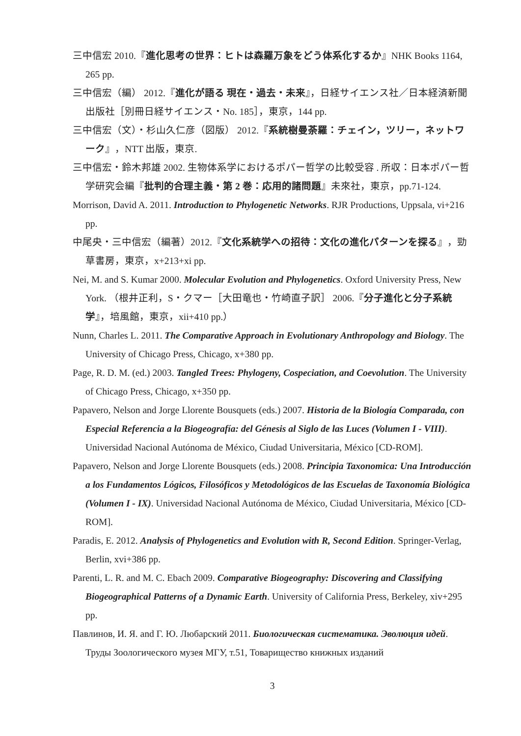三中信宏 2010.『進化思考の世界：ヒトは森羅万象をどう体系化するか』NHK Books 1164, 265 pp.
三中信宏（編） 2012.『進化が語る 現在・過去・未来』，日経サイエンス社／日本経済新聞出版社［別冊日経サイエンス・No. 185］，東京，144 pp.
三中信宏（文）・杉山久仁彦（図版） 2012.『系統樹曼荼羅：チェイン，ツリー，ネットワーク』，NTT 出版，東京.
三中信宏・鈴木邦雄 2002. 生物体系学におけるポパー哲学の比較受容 . 所収：日本ポパー哲学研究会編『批判的合理主義・第 2 巻：応用的諸問題』未來社，東京，pp.71-124.
Morrison, David A. 2011. Introduction to Phylogenetic Networks. RJR Productions, Uppsala, vi+216 pp.
中尾央・三中信宏（編著）2012.『文化系統学への招待：文化の進化パターンを探る』，勁草書房，東京，x+213+xi pp.
Nei, M. and S. Kumar 2000. Molecular Evolution and Phylogenetics. Oxford University Press, New York. （根井正利，S・クマー［大田竜也・竹崎直子訳］ 2006.『分子進化と分子系統学』，培風館，東京，xii+410 pp.）
Nunn, Charles L. 2011. The Comparative Approach in Evolutionary Anthropology and Biology. The University of Chicago Press, Chicago, x+380 pp.
Page, R. D. M. (ed.) 2003. Tangled Trees: Phylogeny, Cospeciation, and Coevolution. The University of Chicago Press, Chicago, x+350 pp.
Papavero, Nelson and Jorge Llorente Bousquets (eds.) 2007. Historia de la Biología Comparada, con Especial Referencia a la Biogeografía: del Génesis al Siglo de las Luces (Volumen I - VIII). Universidad Nacional Autónoma de México, Ciudad Universitaria, México [CD-ROM].
Papavero, Nelson and Jorge Llorente Bousquets (eds.) 2008. Principia Taxonomica: Una Introducción a los Fundamentos Lógicos, Filosóficos y Metodológicos de las Escuelas de Taxonomía Biológica (Volumen I - IX). Universidad Nacional Autónoma de México, Ciudad Universitaria, México [CD-ROM].
Paradis, E. 2012. Analysis of Phylogenetics and Evolution with R, Second Edition. Springer-Verlag, Berlin, xvi+386 pp.
Parenti, L. R. and M. C. Ebach 2009. Comparative Biogeography: Discovering and Classifying Biogeographical Patterns of a Dynamic Earth. University of California Press, Berkeley, xiv+295 pp.
Павлинов, И. Я. and Г. Ю. Любарский 2011. Биологическая систематика. Эволюция идей. Труды Зоологического музея МГУ, т.51, Товарищество книжных изданий
3